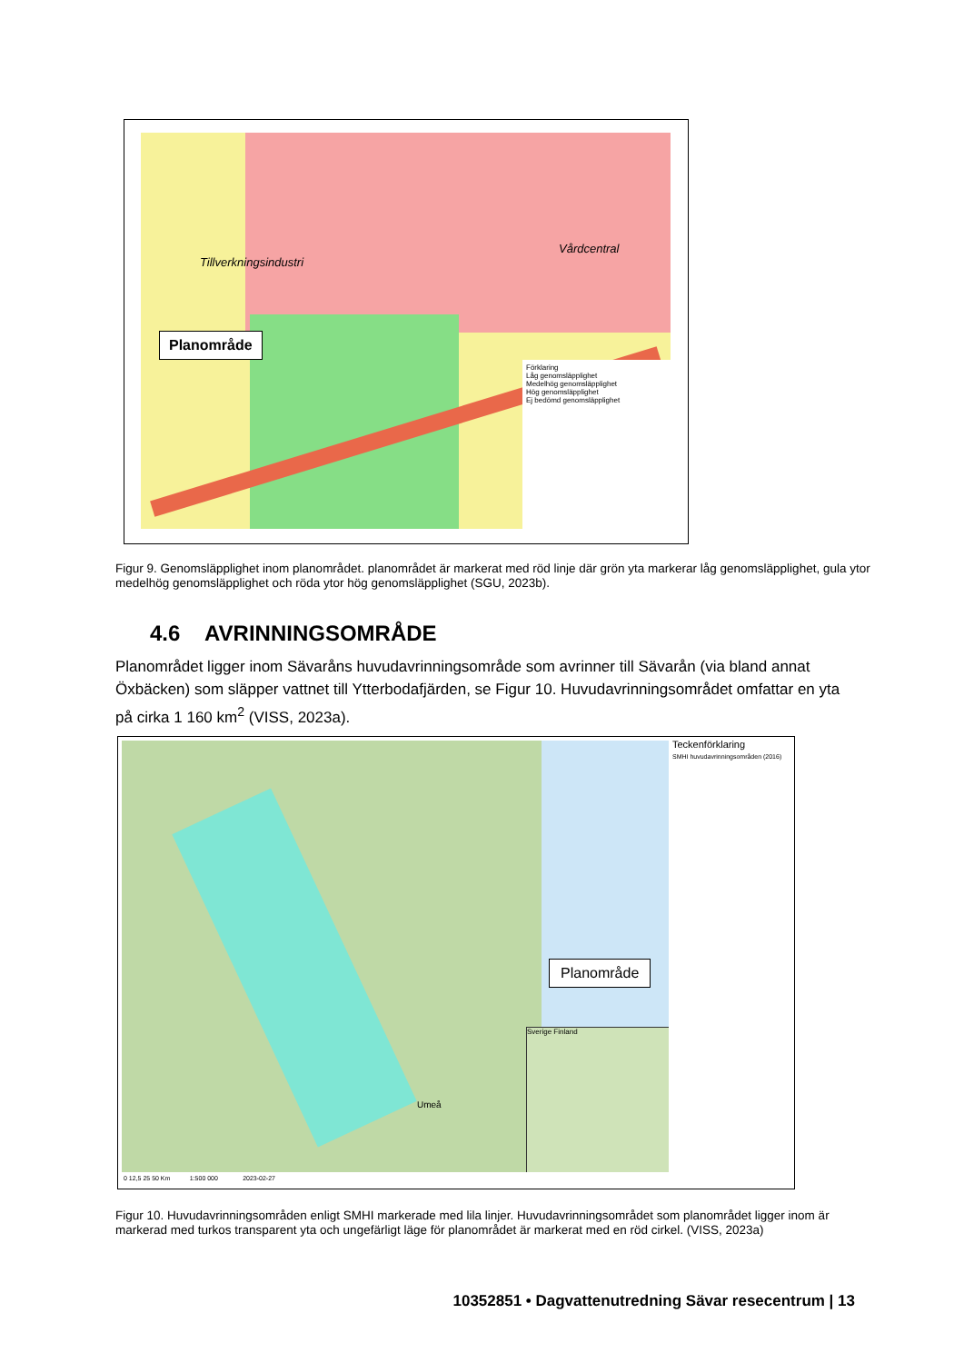Planområde
Förklaring
Låg genomsläpplighet
Medelhög genomsläpplighet
Hög genomsläpplighet
Ej bedömd genomsläpplighet
Tillverkningsindustri
Vårdcentral
Figur 9. Genomsläpplighet inom planområdet. planområdet är markerat med röd linje där grön yta markerar låg genomsläpplighet, gula ytor medelhög genomsläpplighet och röda ytor hög genomsläpplighet (SGU, 2023b).
4.6 AVRINNINGSOMRÅDE
Planområdet ligger inom Sävaråns huvudavrinningsområde som avrinner till Sävarån (via bland annat Öxbäcken) som släpper vattnet till Ytterbodafjärden, se Figur 10. Huvudavrinningsområdet omfattar en yta på cirka 1 160 km<sup>2</sup> (VISS, 2023a).
Planområde
Sverige Finland
Umeå
Teckenförklaring
SMHI huvudavrinningsområden (2016)
0 12,5 25 50 Km 1:500 000 2023-02-27
Figur 10. Huvudavrinningsområden enligt SMHI markerade med lila linjer. Huvudavrinningsområdet som planområdet ligger inom är markerad med turkos transparent yta och ungefärligt läge för planområdet är markerat med en röd cirkel. (VISS, 2023a)
10352851 • Dagvattenutredning Sävar resecentrum | 13